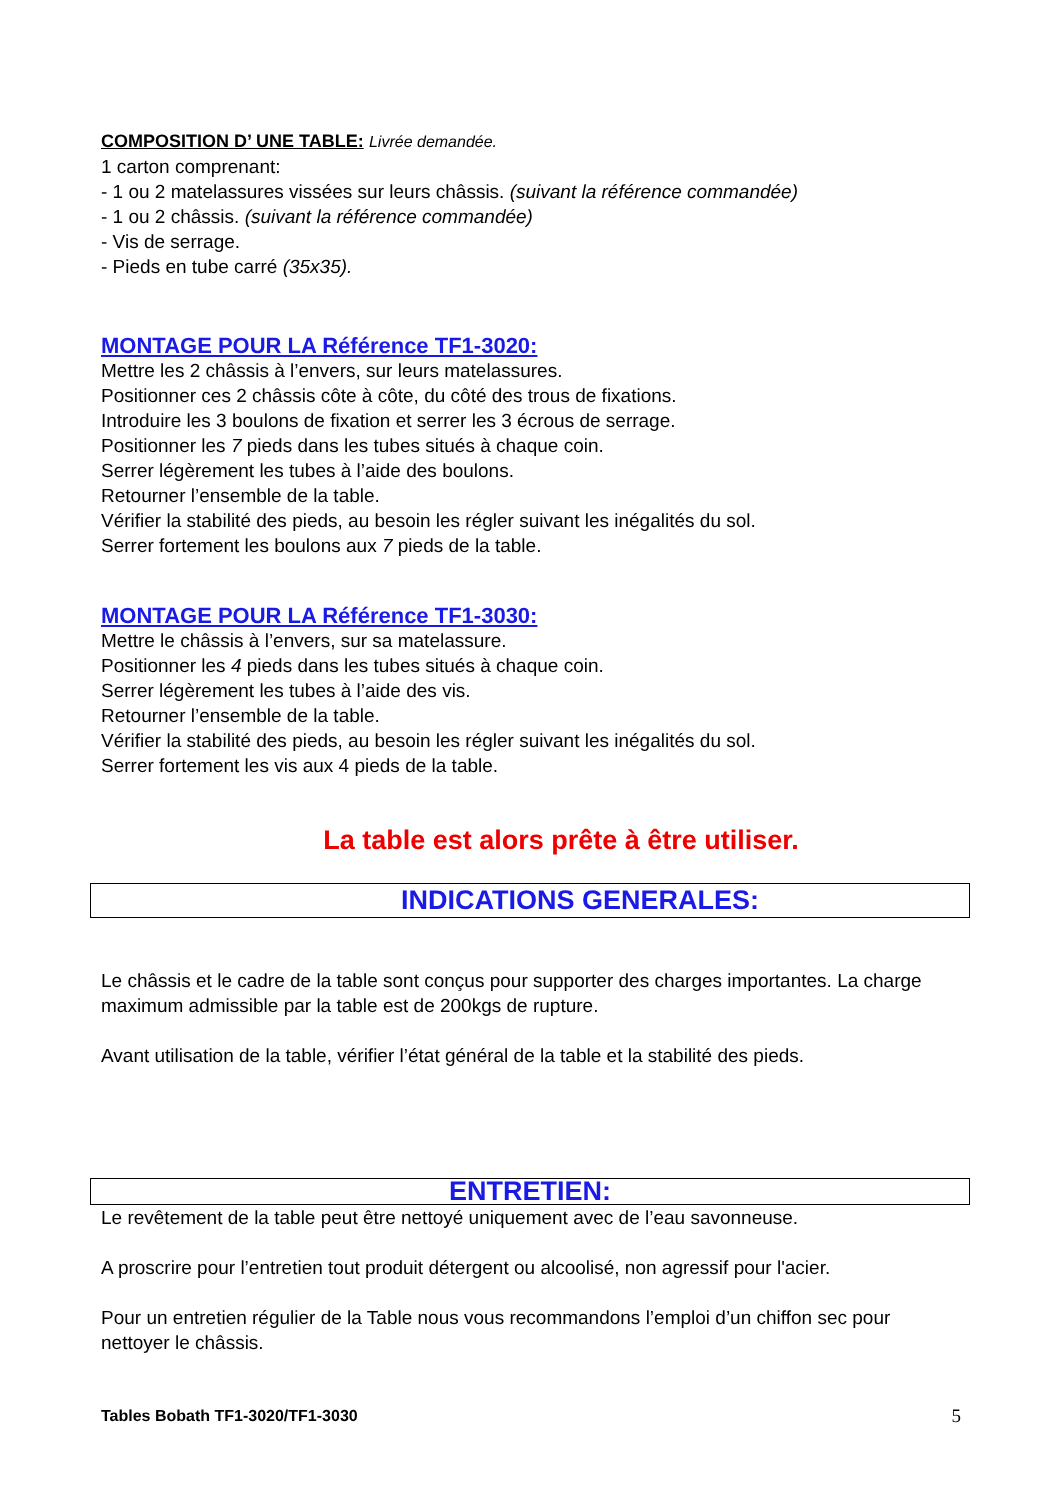COMPOSITION D’ UNE TABLE: Livrée demandée.
1 carton comprenant:
- 1 ou 2 matelassures vissées sur leurs châssis. (suivant la référence commandée)
- 1 ou 2 châssis. (suivant la référence commandée)
- Vis de serrage.
- Pieds en tube carré (35x35).
MONTAGE POUR LA Référence TF1-3020:
Mettre les 2 châssis à l’envers, sur leurs matelassures.
Positionner ces 2 châssis côte à côte, du côté des trous de fixations.
Introduire les 3 boulons de fixation et serrer les 3 écrous de serrage.
Positionner les 7 pieds dans les tubes situés à chaque coin.
Serrer légèrement les tubes à l’aide des boulons.
Retourner l’ensemble de la table.
Vérifier la stabilité des pieds, au besoin les régler suivant les inégalités du sol.
Serrer fortement les boulons aux 7 pieds de la table.
MONTAGE POUR LA Référence TF1-3030:
Mettre le châssis à l’envers, sur sa matelassure.
Positionner les 4 pieds dans les tubes situés à chaque coin.
Serrer légèrement les tubes à l’aide des vis.
Retourner l’ensemble de la table.
Vérifier la stabilité des pieds, au besoin les régler suivant les inégalités du sol.
Serrer fortement les vis aux 4 pieds de la table.
La table est alors prête à être utiliser.
INDICATIONS GENERALES:
Le châssis et le cadre de la table sont conçus pour supporter des charges importantes. La charge maximum admissible par la table est de 200kgs de rupture.
Avant utilisation de la table, vérifier l’état général de la table et la stabilité des pieds.
ENTRETIEN:
Le revêtement de la table peut être nettoyé uniquement avec de l’eau savonneuse.
A proscrire pour l’entretien tout produit détergent ou alcoolisé, non agressif pour l'acier.
Pour un entretien régulier de la Table nous vous recommandons l’emploi d’un chiffon sec pour nettoyer le châssis.
Tables Bobath TF1-3020/TF1-3030 5